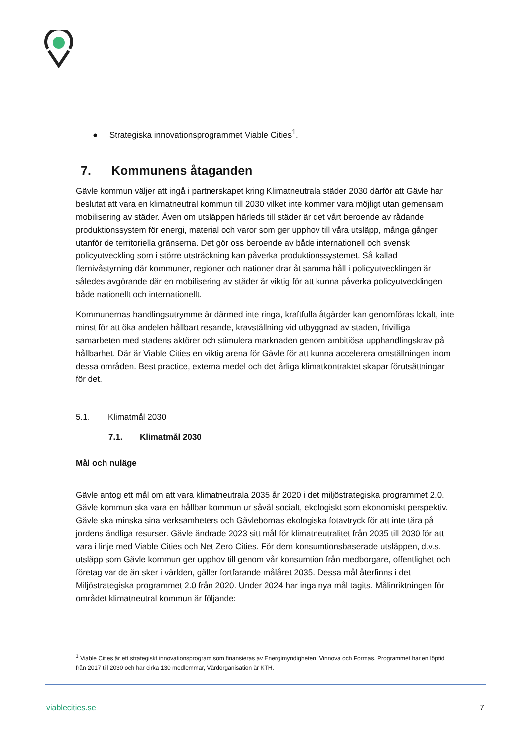● Strategiska innovationsprogrammet Viable Cities<sup>1</sup>.
7. Kommunens åtaganden
Gävle kommun väljer att ingå i partnerskapet kring Klimatneutrala städer 2030 därför att Gävle har beslutat att vara en klimatneutral kommun till 2030 vilket inte kommer vara möjligt utan gemensam mobilisering av städer. Även om utsläppen härleds till städer är det vårt beroende av rådande produktionssystem för energi, material och varor som ger upphov till våra utsläpp, många gånger utanför de territoriella gränserna. Det gör oss beroende av både internationell och svensk policyutveckling som i större utsträckning kan påverka produktionssystemet. Så kallad flernivåstyrning där kommuner, regioner och nationer drar åt samma håll i policyutvecklingen är således avgörande där en mobilisering av städer är viktig för att kunna påverka policyutvecklingen både nationellt och internationellt.
Kommunernas handlingsutrymme är därmed inte ringa, kraftfulla åtgärder kan genomföras lokalt, inte minst för att öka andelen hållbart resande, kravställning vid utbyggnad av staden, frivilliga samarbeten med stadens aktörer och stimulera marknaden genom ambitiösa upphandlingskrav på hållbarhet. Där är Viable Cities en viktig arena för Gävle för att kunna accelerera omställningen inom dessa områden. Best practice, externa medel och det årliga klimatkontraktet skapar förutsättningar för det.
5.1. Klimatmål 2030
7.1. Klimatmål 2030
Mål och nuläge
Gävle antog ett mål om att vara klimatneutrala 2035 år 2020 i det miljöstrategiska programmet 2.0. Gävle kommun ska vara en hållbar kommun ur såväl socialt, ekologiskt som ekonomiskt perspektiv. Gävle ska minska sina verksamheters och Gävlebornas ekologiska fotavtryck för att inte tära på jordens ändliga resurser. Gävle ändrade 2023 sitt mål för klimatneutralitet från 2035 till 2030 för att vara i linje med Viable Cities och Net Zero Cities. För dem konsumtionsbaserade utsläppen, d.v.s. utsläpp som Gävle kommun ger upphov till genom vår konsumtion från medborgare, offentlighet och företag var de än sker i världen, gäller fortfarande målåret 2035. Dessa mål återfinns i det Miljöstrategiska programmet 2.0 från 2020. Under 2024 har inga nya mål tagits. Målinriktningen för området klimatneutral kommun är följande:
<sup>1</sup> Viable Cities är ett strategiskt innovationsprogram som finansieras av Energimyndigheten, Vinnova och Formas. Programmet har en löptid från 2017 till 2030 och har cirka 130 medlemmar, Värdorganisation är KTH.
viablecities.se 7